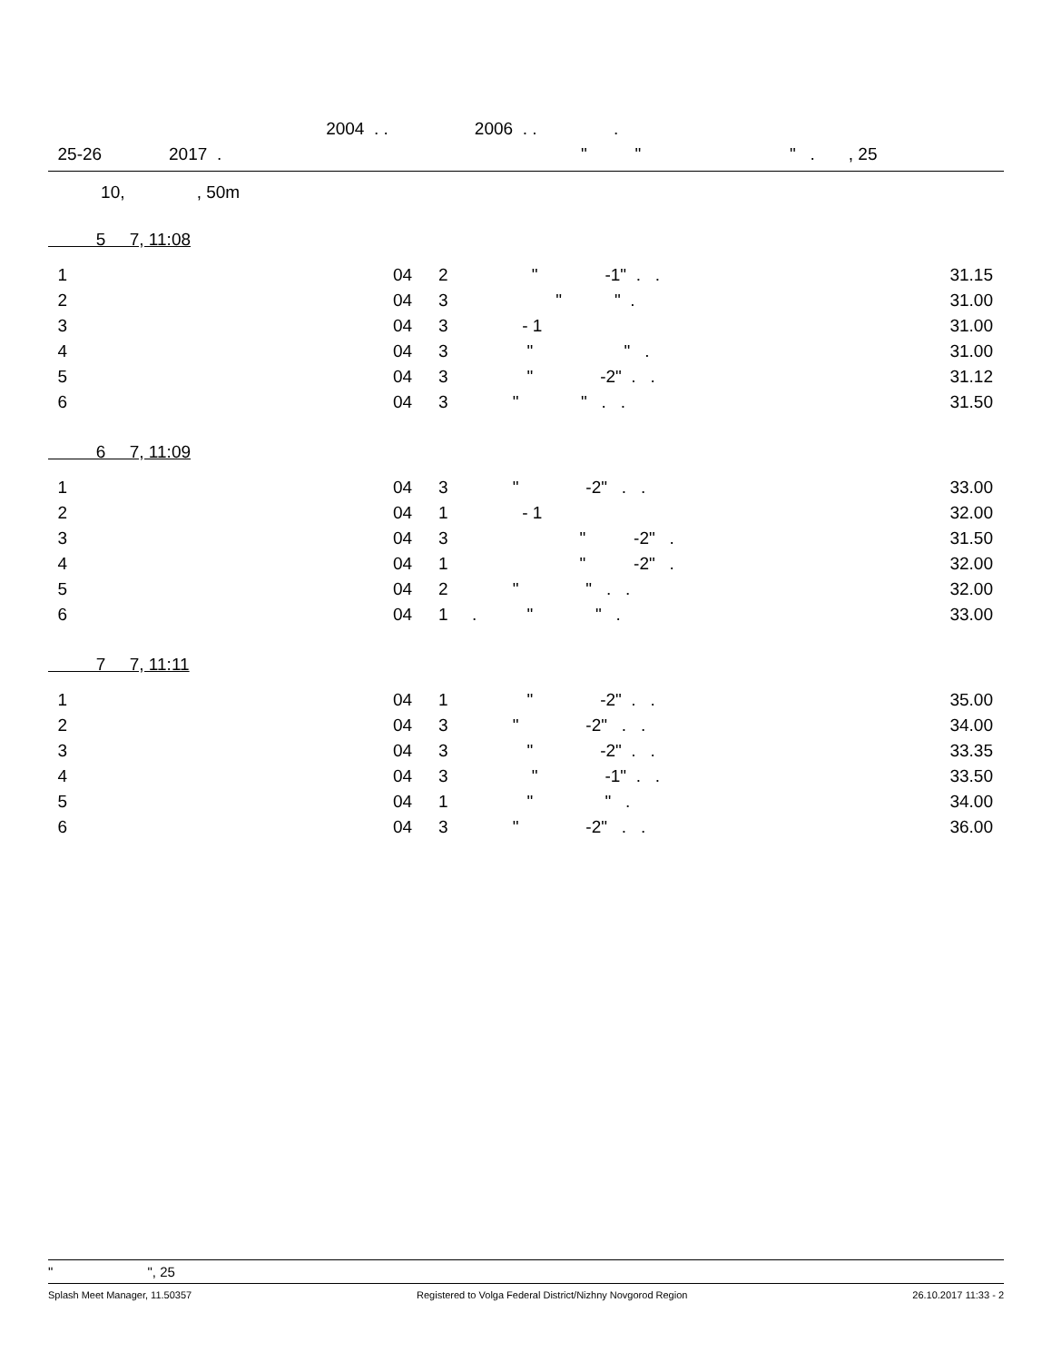2004 . . 2006 . . .
25-26 2017 . " " " . , 25
10, , 50m
5 7, 11:08
| 1 | | 04 | 2 | " -1" . . | 31.15 |
| 2 | | 04 | 3 | " " . | 31.00 |
| 3 | | 04 | 3 | - 1 | 31.00 |
| 4 | | 04 | 3 | " " . | 31.00 |
| 5 | | 04 | 3 | " -2" . . | 31.12 |
| 6 | | 04 | 3 | " " . . | 31.50 |
6 7, 11:09
| 1 | | 04 | 3 | " -2" . . | 33.00 |
| 2 | | 04 | 1 | - 1 | 32.00 |
| 3 | | 04 | 3 | " -2" . | 31.50 |
| 4 | | 04 | 1 | " -2" . | 32.00 |
| 5 | | 04 | 2 | " " . . | 32.00 |
| 6 | | 04 | 1 . | " " . | 33.00 |
7 7, 11:11
| 1 | | 04 | 1 | " -2" . . | 35.00 |
| 2 | | 04 | 3 | " -2" . . | 34.00 |
| 3 | | 04 | 3 | " -2" . . | 33.35 |
| 4 | | 04 | 3 | " -1" . . | 33.50 |
| 5 | | 04 | 1 | " " . | 34.00 |
| 6 | | 04 | 3 | " -2" . . | 36.00 |
" ", 25
Splash Meet Manager, 11.50357 Registered to Volga Federal District/Nizhny Novgorod Region 26.10.2017 11:33 - 2